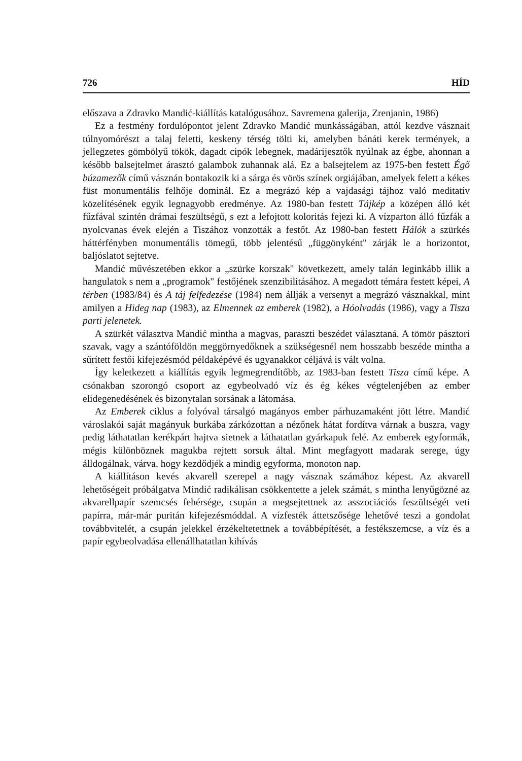726 HÍD
előszava a Zdravko Mandić-kiállítás katalógusához. Savremena galerija, Zrenjanin, 1986)
Ez a festmény fordulópontot jelent Zdravko Mandić munkásságában, attól kezdve vásznait túlnyomórészt a talaj feletti, keskeny térség tölti ki, amelyben bánáti kerek termények, a jellegzetes gömbölyű tökök, dagadt cipók lebegnek, madárijesztők nyúlnak az égbe, ahonnan a később balsejtelmet árasztó galambok zuhannak alá. Ez a balsejtelem az 1975-ben festett Égő búzamezők című vásznán bontakozik ki a sárga és vörös színek orgiájában, amelyek felett a kékes füst monumentális felhője dominál. Ez a megrázó kép a vajdasági tájhoz való meditatív közelítésének egyik legnagyobb eredménye. Az 1980-ban festett Tájkép a középen álló két fűzfával szintén drámai feszültségű, s ezt a lefojtott koloritás fejezi ki. A vízparton álló fűzfák a nyolcvanas évek elején a Tiszához vonzották a festőt. Az 1980-ban festett Hálók a szürkés háttérfényben monumentális tömegű, több jelentésű „függönyként" zárják le a horizontot, baljóslatot sejtetve.
Mandić művészetében ekkor a „szürke korszak" következett, amely talán leginkább illik a hangulatok s nem a „programok" festőjének szenzibilitásához. A megadott témára festett képei, A térben (1983/84) és A táj felfedezése (1984) nem állják a versenyt a megrázó vásznakkal, mint amilyen a Hideg nap (1983), az Elmennek az emberek (1982), a Hóolvadás (1986), vagy a Tisza parti jelenetek.
A szürkét választva Mandić mintha a magvas, paraszti beszédet választaná. A tömör pásztori szavak, vagy a szántóföldön meggörnyedőknek a szükségesnél nem hosszabb beszéde mintha a sűrített festői kifejezésmód példaképévé és ugyanakkor céljává is vált volna.
Így keletkezett a kiállítás egyik legmegrendítőbb, az 1983-ban festett Tisza című képe. A csónakban szorongó csoport az egybeolvadó víz és ég kékes végtelenjében az ember elidegenedésének és bizonytalan sorsának a látomása.
Az Emberek ciklus a folyóval társalgó magányos ember párhuzamaként jött létre. Mandić városlakói saját magányuk burkába zárkózottan a nézőnek hátat fordítva várnak a buszra, vagy pedig láthatatlan kerékpárt hajtva sietnek a láthatatlan gyárkapuk felé. Az emberek egyformák, mégis különböznek magukba rejtett sorsuk által. Mint megfagyott madarak serege, úgy álldogálnak, várva, hogy kezdődjék a mindig egyforma, monoton nap.
A kiállításon kevés akvarell szerepel a nagy vásznak számához képest. Az akvarell lehetőségeit próbálgatva Mindić radikálisan csökkentette a jelek számát, s mintha lenyűgözné az akvarellpapír szemcsés fehérsége, csupán a megsejtettnek az asszociációs feszültségét veti papírra, már-már puritán kifejezésmóddal. A vízfesték áttetszősége lehetővé teszi a gondolat továbbvitelét, a csupán jelekkel érzékeltetettnek a továbbépítését, a festékszemcse, a víz és a papír egybeolvadása ellenállhatatlan kihívás